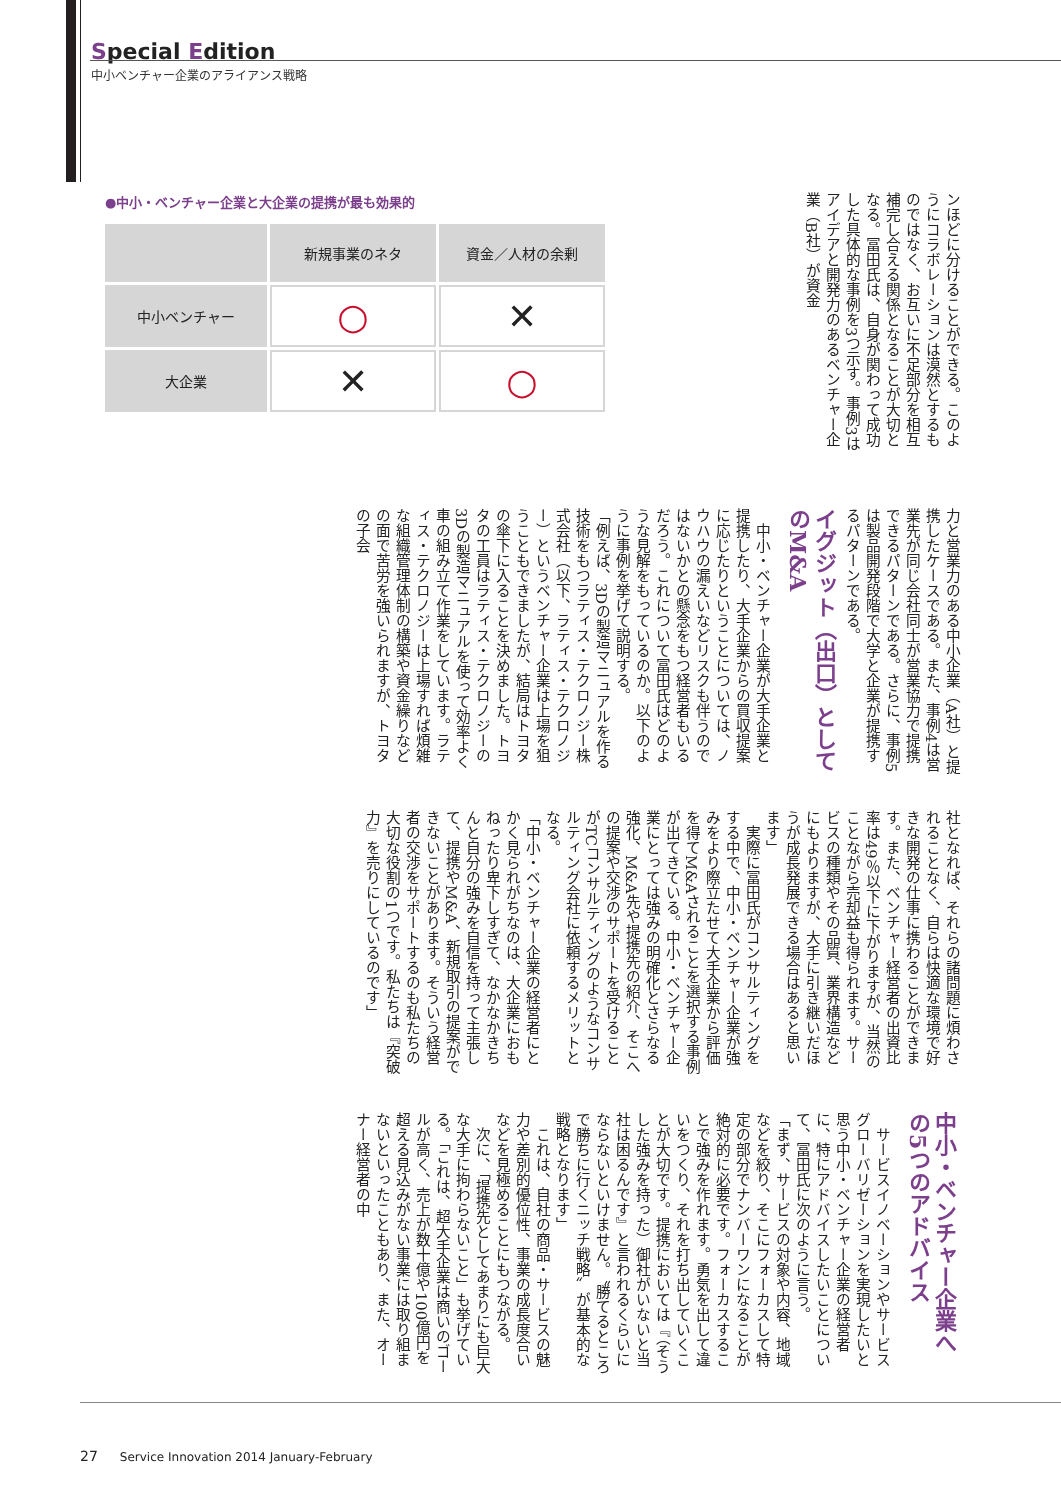Special Edition
中小ベンチャー企業のアライアンス戦略
●中小・ベンチャー企業と大企業の提携が最も効果的
| | 新規事業のネタ | 資金／人材の余剰 |
| --- | --- | --- |
| 中小ベンチャー | ○ | ✕ |
| 大企業 | ✕ | ○ |
ンほどに分けることができる。このようにコラボレーションは漠然とするものではなく、お互いに不足部分を相互補完し合える関係となることが大切となる。冨田氏は、自身が関わって成功した具体的な事例を3つ示す。事例3はアイデアと開発力のあるベンチャー企業（B社）が資金
力と営業力のある中小企業（A社）と提携したケースである。また、事例4は営業先が同じ会社同士が営業協力で提携できるパターンである。さらに、事例5は製品開発段階で大学と企業が提携するパターンである。
イグジット（出口）として
のM&A
中小・ベンチャー企業が大手企業と提携したり、大手企業からの買収提案に応じたりということについては、ノウハウの漏えいなどリスクも伴うのではないかとの懸念をもつ経営者もいるだろう。これについて冨田氏はどのような見解をもっているのか。以下のように事例を挙げて説明する。
「例えば、3Dの製造マニュアルを作る技術をもつラティス・テクロノジー株式会社（以下、ラティス・テクロノジー）というベンチャー企業は上場を狙うこともできましたが、結局はトヨタの傘下に入ることを決めました。トヨタの工員はラティス・テクロノジーの3Dの製造マニュアルを使って効率よく車の組み立て作業をしています。ラティス・テクロノジーは上場すれば煩雑な組織管理体制の構築や資金繰りなどの面で苦労を強いられますが、トヨタの子会
社となれば、それらの諸問題に煩わされることなく、自らは快適な環境で好きな開発の仕事に携わることができます。また、ベンチャー経営者の出資比率は49％以下に下がりますが、当然のことながら売却益も得られます。サービスの種類やその品質、業界構造などにもよりますが、大手に引き継いだほうが成長発展できる場合はあると思います」
実際に冨田氏がコンサルティングをする中で、中小・ベンチャー企業が強みをより際立たせて大手企業から評価を得てM&Aされることを選択する事例が出てきている。中小・ベンチャー企業にとっては強みの明確化とさらなる強化、M&A先や提携先の紹介、そこへの提案や交渉のサポートを受けることがTCコンサルティングのようなコンサルティング会社に依頼するメリットとなる。
「中小・ベンチャー企業の経営者にとかく見られがちなのは、大企業におもねったり卑下しすぎて、なかなかきちんと自分の強みを自信を持って主張して、提携やM&A、新規取引の提案ができないことがあります。そういう経営者の交渉をサポートするのも私たちの大切な役割の1つです。私たちは『突破力』を売りにしているのです」
中小・ベンチャー企業へ
の5つのアドバイス
サービスイノベーションやサービスグローバリゼーションを実現したいと思う中小・ベンチャー企業の経営者に、特にアドバイスしたいことについて、冨田氏に次のように言う。
「まず、サービスの対象や内容、地域などを絞り、そこにフォーカスして特定の部分でナンバーワンになることが絶対的に必要です。フォーカスすることで強みを作れます。勇気を出して違いをつくり、それを打ち出していくことが大切です。提携においては『（そうした強みを持った）御社がいないと当社は困るんです』と言われるくらいにならないといけません。〝勝てるところで勝ちに行くニッチ戦略〟が基本的な戦略となります」
これは、自社の商品・サービスの魅力や差別的優位性、事業の成長度合いなどを見極めることにもつながる。
次に、「提携先としてあまりにも巨大な大手に拘わらないこと」も挙げている。「これは、超大手企業は商いのゴールが高く、売上が数十億や100億円を超える見込みがない事業には取り組まないといったこともあり、また、オーナー経営者の中
27 Service Innovation 2014 January-February